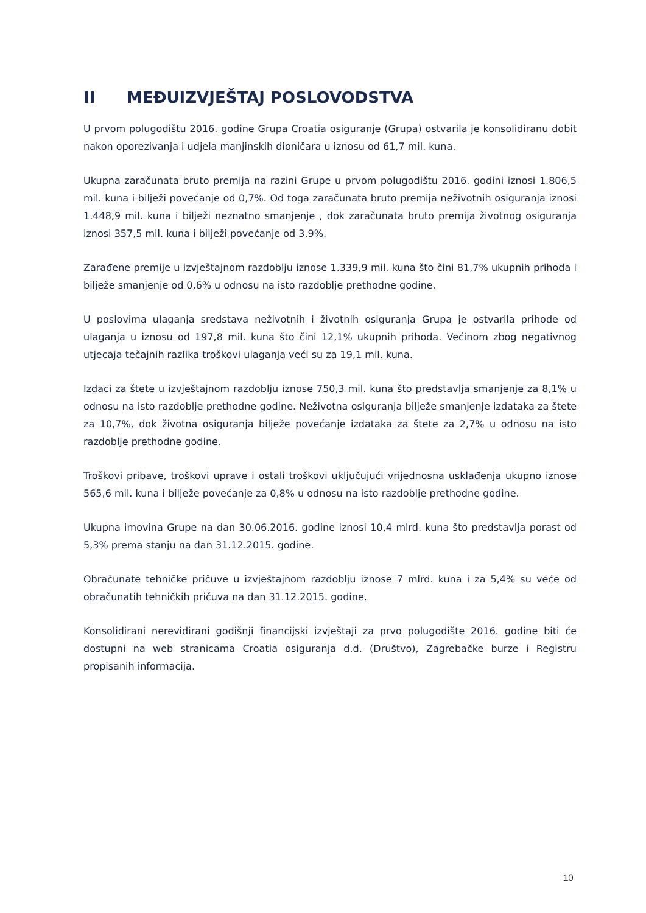II MEĐUIZVJEŠTAJ POSLOVODSTVA
U prvom polugodištu 2016. godine Grupa Croatia osiguranje (Grupa) ostvarila je konsolidiranu dobit nakon oporezivanja i udjela manjinskih dioničara u iznosu od 61,7 mil. kuna.
Ukupna zaračunata bruto premija na razini Grupe u prvom polugodištu 2016. godini iznosi 1.806,5 mil. kuna i bilježi povećanje od 0,7%. Od toga zaračunata bruto premija neživotnih osiguranja iznosi 1.448,9 mil. kuna i bilježi neznatno smanjenje , dok zaračunata bruto premija životnog osiguranja iznosi 357,5 mil. kuna i bilježi povećanje od 3,9%.
Zarađene premije u izvještajnom razdoblju iznose 1.339,9 mil. kuna što čini 81,7% ukupnih prihoda i bilježe smanjenje od 0,6% u odnosu na isto razdoblje prethodne godine.
U poslovima ulaganja sredstava neživotnih i životnih osiguranja Grupa je ostvarila prihode od ulaganja u iznosu od 197,8 mil. kuna što čini 12,1% ukupnih prihoda. Većinom zbog negativnog utjecaja tečajnih razlika troškovi ulaganja veći su za 19,1 mil. kuna.
Izdaci za štete u izvještajnom razdoblju iznose 750,3 mil. kuna što predstavlja smanjenje za 8,1% u odnosu na isto razdoblje prethodne godine. Neživotna osiguranja bilježe smanjenje izdataka za štete za 10,7%, dok životna osiguranja bilježe povećanje izdataka za štete za 2,7% u odnosu na isto razdoblje prethodne godine.
Troškovi pribave, troškovi uprave i ostali troškovi uključujući vrijednosna usklađenja ukupno iznose 565,6 mil. kuna i bilježe povećanje za 0,8% u odnosu na isto razdoblje prethodne godine.
Ukupna imovina Grupe na dan 30.06.2016. godine iznosi 10,4 mlrd. kuna što predstavlja porast od 5,3% prema stanju na dan 31.12.2015. godine.
Obračunate tehničke pričuve u izvještajnom razdoblju iznose 7 mlrd. kuna i za 5,4% su veće od obračunatih tehničkih pričuva na dan 31.12.2015. godine.
Konsolidirani nerevidirani godišnji financijski izvještaji za prvo polugodište 2016. godine biti će dostupni na web stranicama Croatia osiguranja d.d. (Društvo), Zagrebačke burze i Registru propisanih informacija.
10